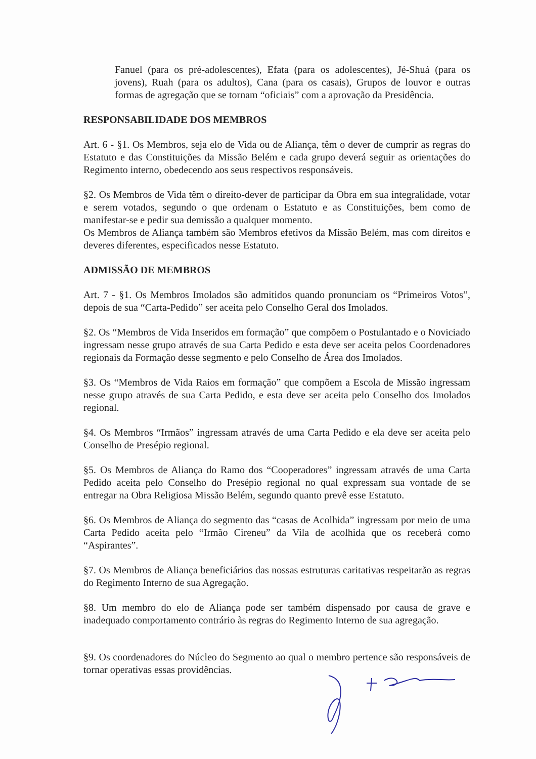Fanuel (para os pré-adolescentes), Efata (para os adolescentes), Jé-Shuá (para os jovens), Ruah (para os adultos), Cana (para os casais), Grupos de louvor e outras formas de agregação que se tornam “oficiais” com a aprovação da Presidência.
RESPONSABILIDADE DOS MEMBROS
Art. 6 - §1. Os Membros, seja elo de Vida ou de Aliança, têm o dever de cumprir as regras do Estatuto e das Constituições da Missão Belém e cada grupo deverá seguir as orientações do Regimento interno, obedecendo aos seus respectivos responsáveis.
§2. Os Membros de Vida têm o direito-dever de participar da Obra em sua integralidade, votar e serem votados, segundo o que ordenam o Estatuto e as Constituições, bem como de manifestar-se e pedir sua demissão a qualquer momento.
Os Membros de Aliança também são Membros efetivos da Missão Belém, mas com direitos e deveres diferentes, especificados nesse Estatuto.
ADMISSÃO DE MEMBROS
Art. 7 - §1. Os Membros Imolados são admitidos quando pronunciam os “Primeiros Votos”, depois de sua “Carta-Pedido” ser aceita pelo Conselho Geral dos Imolados.
§2. Os “Membros de Vida Inseridos em formação” que compõem o Postulantado e o Noviciado ingressam nesse grupo através de sua Carta Pedido e esta deve ser aceita pelos Coordenadores regionais da Formação desse segmento e pelo Conselho de Área dos Imolados.
§3. Os “Membros de Vida Raios em formação” que compõem a Escola de Missão ingressam nesse grupo através de sua Carta Pedido, e esta deve ser aceita pelo Conselho dos Imolados regional.
§4. Os Membros “Irmãos” ingressam através de uma Carta Pedido e ela deve ser aceita pelo Conselho de Presépio regional.
§5. Os Membros de Aliança do Ramo dos “Cooperadores” ingressam através de uma Carta Pedido aceita pelo Conselho do Presépio regional no qual expressam sua vontade de se entregar na Obra Religiosa Missão Belém, segundo quanto prevê esse Estatuto.
§6. Os Membros de Aliança do segmento das “casas de Acolhida” ingressam por meio de uma Carta Pedido aceita pelo “Irmão Cireneu” da Vila de acolhida que os receberá como “Aspirantes”.
§7. Os Membros de Aliança beneficiários das nossas estruturas caritativas respeitarão as regras do Regimento Interno de sua Agregação.
§8. Um membro do elo de Aliança pode ser também dispensado por causa de grave e inadequado comportamento contrário às regras do Regimento Interno de sua agregação.
§9. Os coordenadores do Núcleo do Segmento ao qual o membro pertence são responsáveis de tornar operativas essas providências.